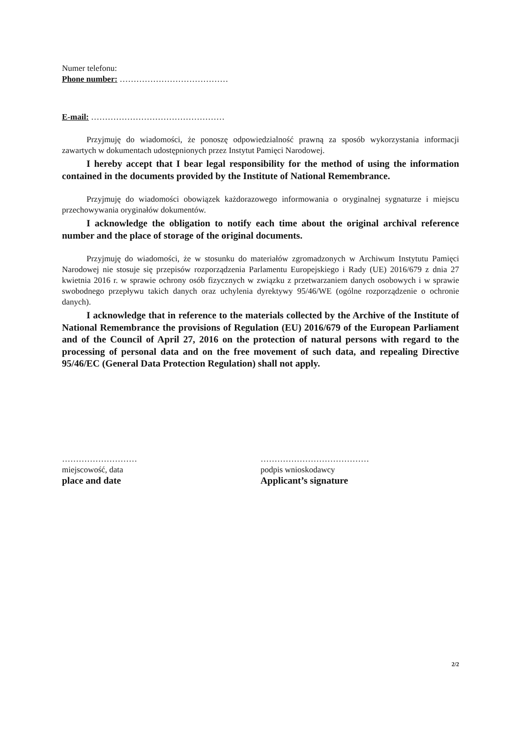Numer telefonu:
Phone number: …………………………………
E-mail: …………………………………………
Przyjmuję do wiadomości, że ponoszę odpowiedzialność prawną za sposób wykorzystania informacji zawartych w dokumentach udostępnionych przez Instytut Pamięci Narodowej.
I hereby accept that I bear legal responsibility for the method of using the information contained in the documents provided by the Institute of National Remembrance.
Przyjmuję do wiadomości obowiązek każdorazowego informowania o oryginalnej sygnaturze i miejscu przechowywania oryginałów dokumentów.
I acknowledge the obligation to notify each time about the original archival reference number and the place of storage of the original documents.
Przyjmuję do wiadomości, że w stosunku do materiałów zgromadzonych w Archiwum Instytutu Pamięci Narodowej nie stosuje się przepisów rozporządzenia Parlamentu Europejskiego i Rady (UE) 2016/679 z dnia 27 kwietnia 2016 r. w sprawie ochrony osób fizycznych w związku z przetwarzaniem danych osobowych i w sprawie swobodnego przepływu takich danych oraz uchylenia dyrektywy 95/46/WE (ogólne rozporządzenie o ochronie danych).
I acknowledge that in reference to the materials collected by the Archive of the Institute of National Remembrance the provisions of Regulation (EU) 2016/679 of the European Parliament and of the Council of April 27, 2016 on the protection of natural persons with regard to the processing of personal data and on the free movement of such data, and repealing Directive 95/46/EC (General Data Protection Regulation) shall not apply.
………………………
miejscowość, data
place and date
…………………………………
podpis wnioskodawcy
Applicant’s signature
2/2